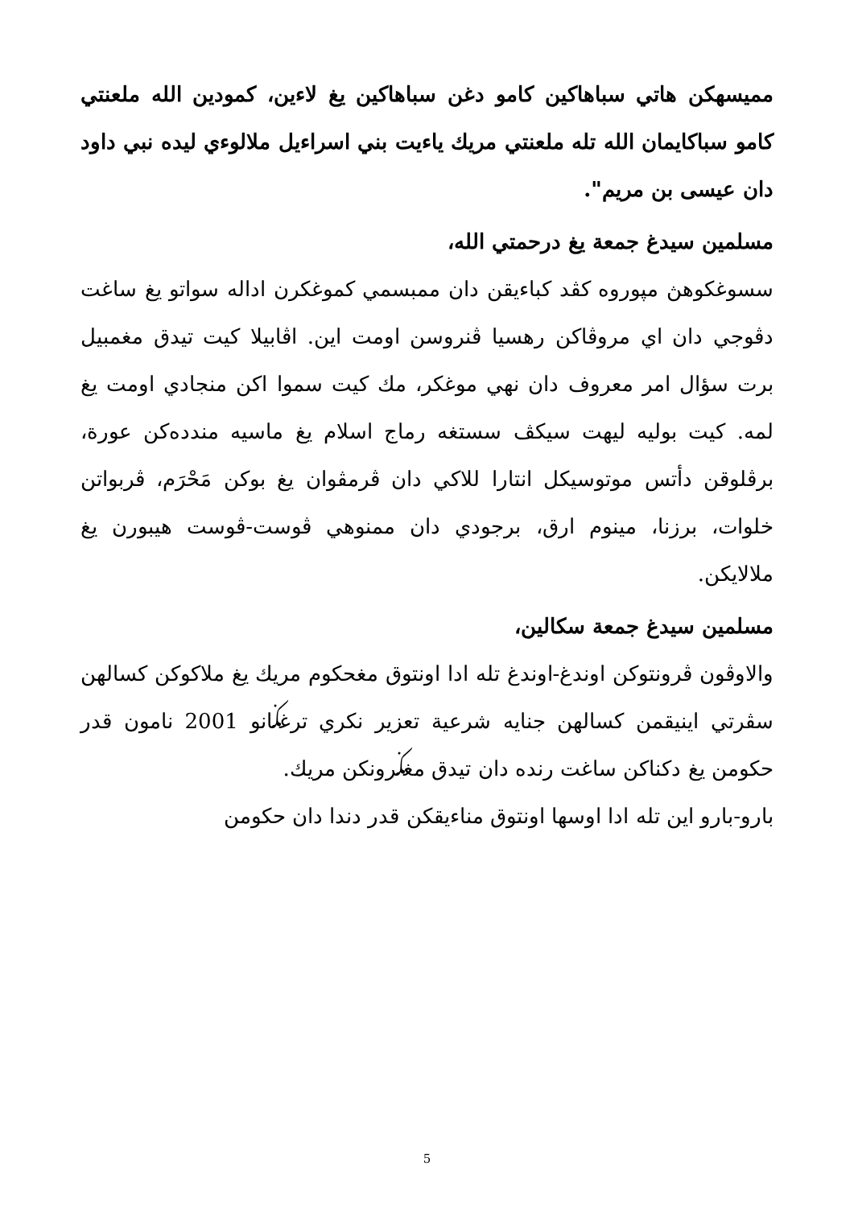مميسهكن هاتي سباهاكين كامو دغن سباهاكين يغ لاءين، كمودين الله ملعنتي كامو سباكايمان الله تله ملعنتي مريك ياءيت بني اسراءيل ملالوءي ليده نبي داود دان عيسى بن مريم".
مسلمين سيدغ جمعة يغ درحمتي الله،
سسوغكوهڽ مپوروه كڤد كباءيقن دان ممبسمي كموغكرن اداله سواتو يغ ساغت دڤوجي دان اي مروڤاكن رهسيا ڤنروسن اومت اين. اڤابيلا كيت تيدق مغمبيل برت سؤال امر معروف دان نهي موغكر، مك كيت سموا اكن منجادي اومت يغ لمه. كيت بوليه ليهت سيكڤ سستغه رماج اسلام يغ ماسيه مندده‌كن عورة، برڤلوقن دأتس موتوسيكل انتارا للاكي دان ڤرمڤوان يغ بوكن مَحْرَم، ڤربواتن خلوات، برزنا، مينوم ارق، برجودي دان ممنوهي ڤوست-ڤوست هيبورن يغ ملالايكن.
مسلمين سيدغ جمعة سكالين،
والاوڤون ڤرونتوكن اوندغ-اوندغ تله ادا اونتوق مغحكوم مريك يغ ملاكوكن كسالهن سڤرتي اينيقمن كسالهن جنايه شرعية تعزير نكري ترغݢانو 2001 نامون قدر حكومن يغ دكناكن ساغت رنده دان تيدق مغݢرونكن مريك.
بارو-بارو اين تله ادا اوسها اونتوق مناءيقكن قدر دندا دان حكومن
5